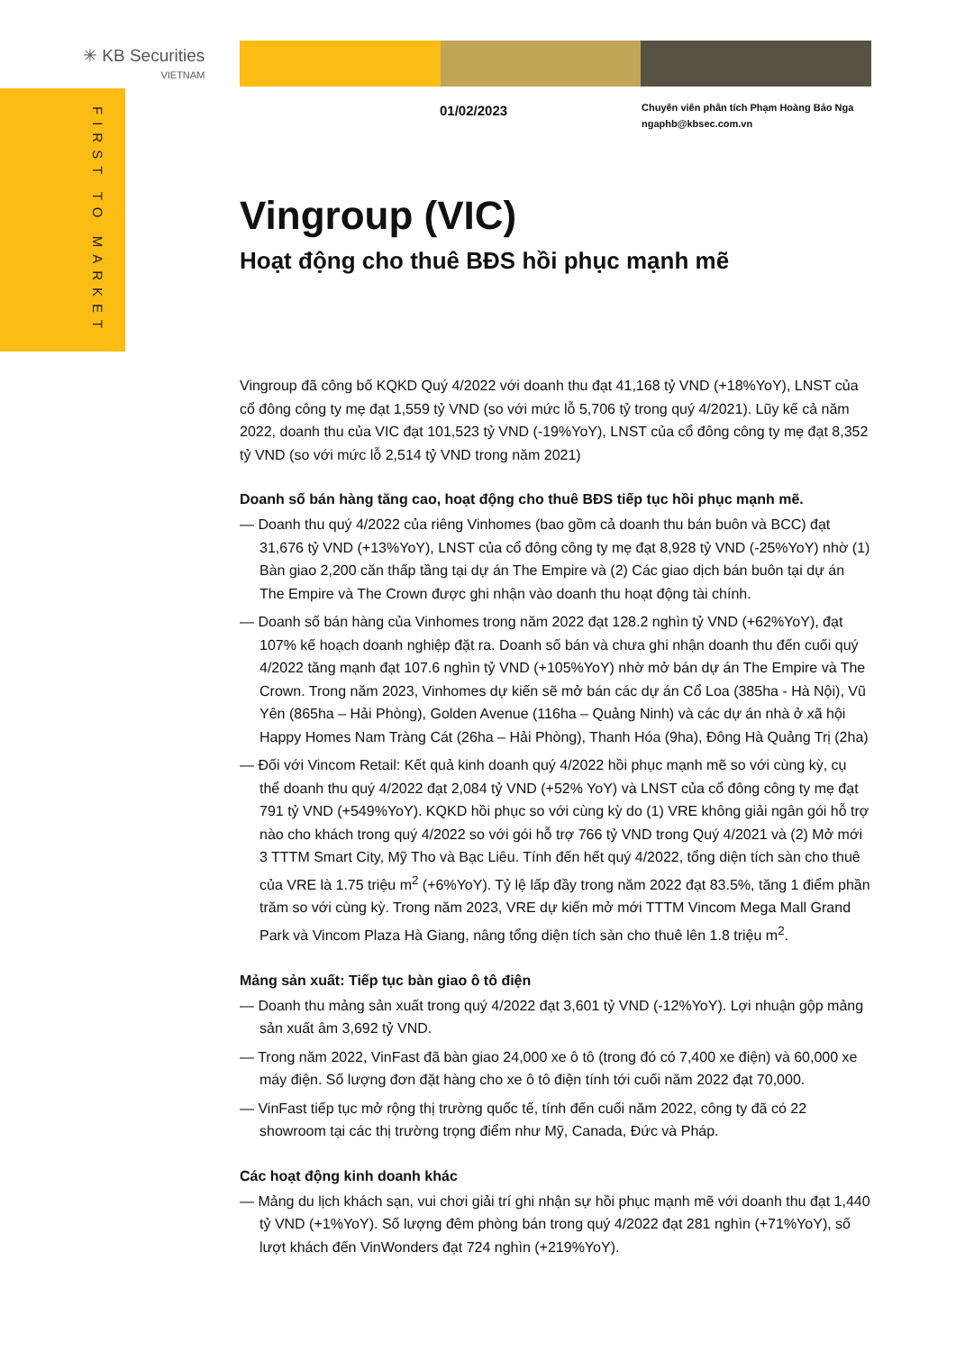✳ KB Securities
VIETNAM
FIRST TO MARKET
01/02/2023
Chuyên viên phân tích Phạm Hoàng Bảo Nga
ngaphb@kbsec.com.vn
Vingroup (VIC)
Hoạt động cho thuê BĐS hồi phục mạnh mẽ
Vingroup đã công bố KQKD Quý 4/2022 với doanh thu đạt 41,168 tỷ VND (+18%YoY), LNST của cổ đông công ty mẹ đạt 1,559 tỷ VND (so với mức lỗ 5,706 tỷ trong quý 4/2021). Lũy kế cả năm 2022, doanh thu của VIC đạt 101,523 tỷ VND (-19%YoY), LNST của cổ đông công ty mẹ đạt 8,352 tỷ VND (so với mức lỗ 2,514 tỷ VND trong năm 2021)
Doanh số bán hàng tăng cao, hoạt động cho thuê BĐS tiếp tục hồi phục mạnh mẽ.
— Doanh thu quý 4/2022 của riêng Vinhomes (bao gồm cả doanh thu bán buôn và BCC) đạt 31,676 tỷ VND (+13%YoY), LNST của cổ đông công ty mẹ đạt 8,928 tỷ VND (-25%YoY) nhờ (1) Bàn giao 2,200 căn thấp tầng tại dự án The Empire và (2) Các giao dịch bán buôn tại dự án The Empire và The Crown được ghi nhận vào doanh thu hoạt động tài chính.
— Doanh số bán hàng của Vinhomes trong năm 2022 đạt 128.2 nghìn tỷ VND (+62%YoY), đạt 107% kế hoạch doanh nghiệp đặt ra. Doanh số bán và chưa ghi nhận doanh thu đến cuối quý 4/2022 tăng mạnh đạt 107.6 nghìn tỷ VND (+105%YoY) nhờ mở bán dự án The Empire và The Crown. Trong năm 2023, Vinhomes dự kiến sẽ mở bán các dự án Cổ Loa (385ha - Hà Nội), Vũ Yên (865ha – Hải Phòng), Golden Avenue (116ha – Quảng Ninh) và các dự án nhà ở xã hội Happy Homes Nam Tràng Cát (26ha – Hải Phòng), Thanh Hóa (9ha), Đông Hà Quảng Trị (2ha)
— Đối với Vincom Retail: Kết quả kinh doanh quý 4/2022 hồi phục mạnh mẽ so với cùng kỳ, cụ thể doanh thu quý 4/2022 đạt 2,084 tỷ VND (+52% YoY) và LNST của cổ đông công ty mẹ đạt 791 tỷ VND (+549%YoY). KQKD hồi phục so với cùng kỳ do (1) VRE không giải ngân gói hỗ trợ nào cho khách trong quý 4/2022 so với gói hỗ trợ 766 tỷ VND trong Quý 4/2021 và (2) Mở mới 3 TTTM Smart City, Mỹ Tho và Bạc Liêu. Tính đến hết quý 4/2022, tổng diện tích sàn cho thuê của VRE là 1.75 triệu m<sup>2</sup> (+6%YoY). Tỷ lệ lấp đầy trong năm 2022 đạt 83.5%, tăng 1 điểm phần trăm so với cùng kỳ. Trong năm 2023, VRE dự kiến mở mới TTTM Vincom Mega Mall Grand Park và Vincom Plaza Hà Giang, nâng tổng diện tích sàn cho thuê lên 1.8 triệu m<sup>2</sup>.
Mảng sản xuất: Tiếp tục bàn giao ô tô điện
— Doanh thu mảng sản xuất trong quý 4/2022 đạt 3,601 tỷ VND (-12%YoY). Lợi nhuận gộp mảng sản xuất âm 3,692 tỷ VND.
— Trong năm 2022, VinFast đã bàn giao 24,000 xe ô tô (trong đó có 7,400 xe điện) và 60,000 xe máy điện. Số lượng đơn đặt hàng cho xe ô tô điện tính tới cuối năm 2022 đạt 70,000.
— VinFast tiếp tục mở rộng thị trường quốc tế, tính đến cuối năm 2022, công ty đã có 22 showroom tại các thị trường trọng điểm như Mỹ, Canada, Đức và Pháp.
Các hoạt động kinh doanh khác
— Mảng du lịch khách sạn, vui chơi giải trí ghi nhận sự hồi phục mạnh mẽ với doanh thu đạt 1,440 tỷ VND (+1%YoY). Số lượng đêm phòng bán trong quý 4/2022 đạt 281 nghìn (+71%YoY), số lượt khách đến VinWonders đạt 724 nghìn (+219%YoY).